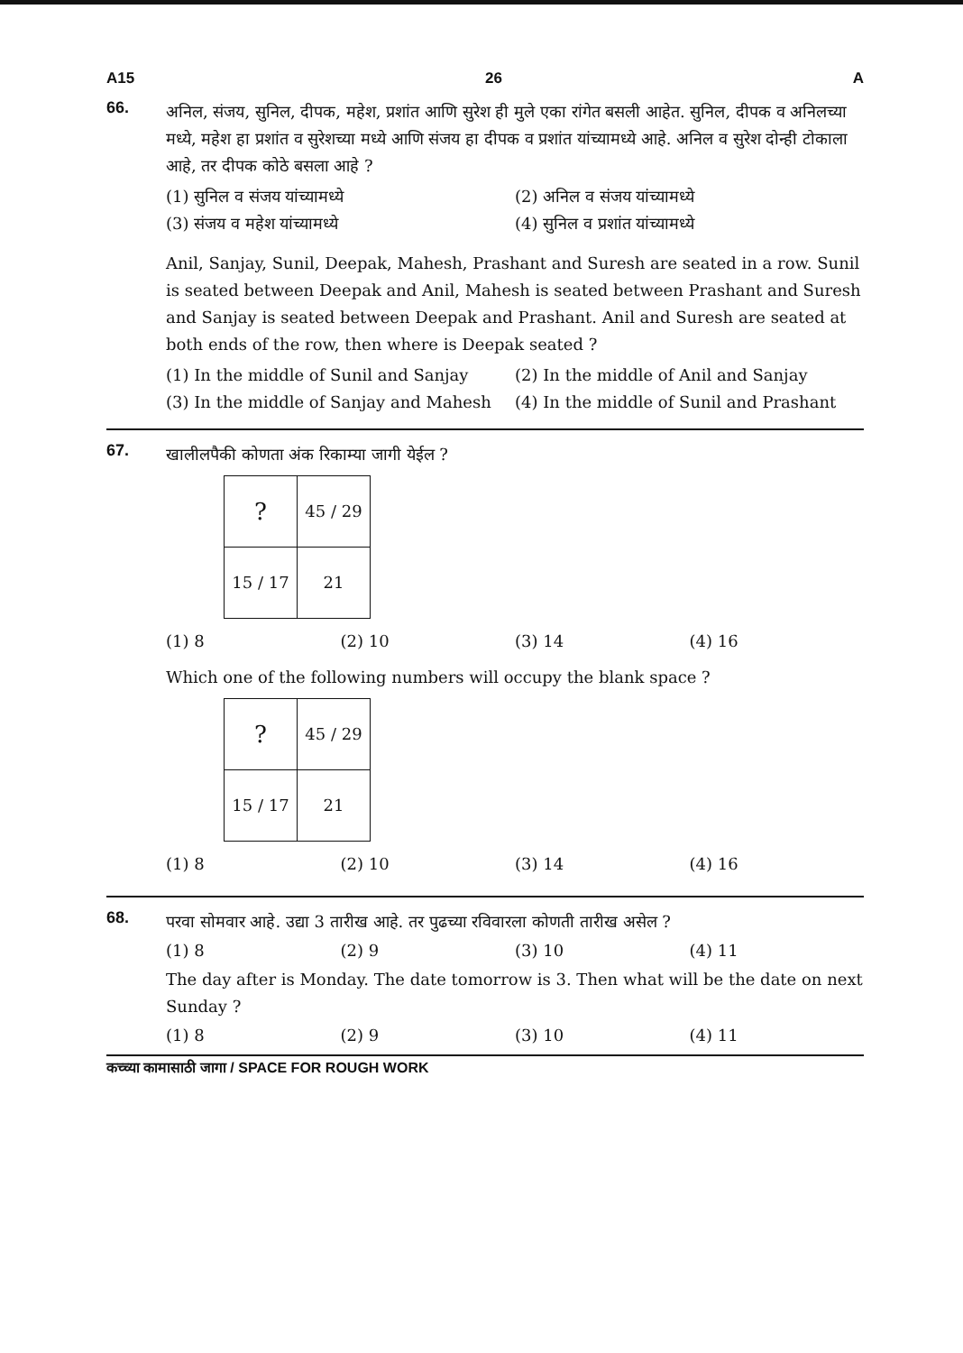A15 26 A
66.
अनिल, संजय, सुनिल, दीपक, महेश, प्रशांत आणि सुरेश ही मुले एका रांगेत बसली आहेत. सुनिल, दीपक व अनिलच्या मध्ये, महेश हा प्रशांत व सुरेशच्या मध्ये आणि संजय हा दीपक व प्रशांत यांच्यामध्ये आहे. अनिल व सुरेश दोन्ही टोकाला आहे, तर दीपक कोठे बसला आहे ?
(1) सुनिल व संजय यांच्यामध्ये
(2) अनिल व संजय यांच्यामध्ये
(3) संजय व महेश यांच्यामध्ये
(4) सुनिल व प्रशांत यांच्यामध्ये
Anil, Sanjay, Sunil, Deepak, Mahesh, Prashant and Suresh are seated in a row. Sunil is seated between Deepak and Anil, Mahesh is seated between Prashant and Suresh and Sanjay is seated between Deepak and Prashant. Anil and Suresh are seated at both ends of the row, then where is Deepak seated ?
(1) In the middle of Sunil and Sanjay
(2) In the middle of Anil and Sanjay
(3) In the middle of Sanjay and Mahesh
(4) In the middle of Sunil and Prashant
67.
खालीलपैकी कोणता अंक रिकाम्या जागी येईल ?
| ? | 45 / 29 |
| 15 / 17 | 21 |
(1) 8
(2) 10
(3) 14
(4) 16
Which one of the following numbers will occupy the blank space ?
| ? | 45 / 29 |
| 15 / 17 | 21 |
(1) 8
(2) 10
(3) 14
(4) 16
68.
परवा सोमवार आहे. उद्या 3 तारीख आहे. तर पुढच्या रविवारला कोणती तारीख असेल ?
(1) 8
(2) 9
(3) 10
(4) 11
The day after is Monday. The date tomorrow is 3. Then what will be the date on next Sunday ?
(1) 8
(2) 9
(3) 10
(4) 11
कच्च्या कामासाठी जागा / SPACE FOR ROUGH WORK